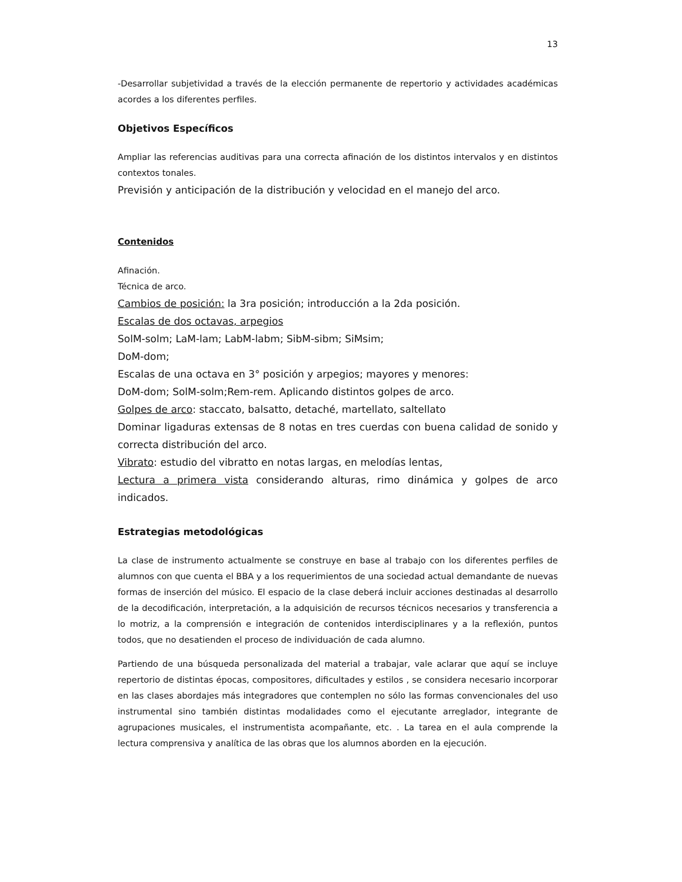13
-Desarrollar subjetividad a través de la elección permanente de repertorio y actividades académicas acordes a los diferentes perfiles.
Objetivos Específicos
Ampliar las referencias auditivas para una correcta afinación de los distintos intervalos y en distintos contextos tonales.
Previsión y anticipación de la distribución y velocidad en el manejo del arco.
Contenidos
Afinación.
Técnica de arco.
Cambios de posición: la 3ra posición; introducción a la 2da posición.
Escalas de dos octavas, arpegios
SolM-solm; LaM-lam; LabM-labm; SibM-sibm; SiMsim;
DoM-dom;
Escalas de una octava en 3° posición y arpegios; mayores y menores:
DoM-dom; SolM-solm;Rem-rem. Aplicando distintos golpes de arco.
Golpes de arco: staccato, balsatto, detaché, martellato, saltellato
Dominar ligaduras extensas de 8 notas en tres cuerdas con buena calidad de sonido y correcta distribución del arco.
Vibrato: estudio del vibratto en notas largas, en melodías lentas,
Lectura a primera vista considerando alturas, rimo dinámica y golpes de arco indicados.
Estrategias metodológicas
La clase de instrumento actualmente se construye en base al trabajo con los diferentes perfiles de alumnos con que cuenta el BBA y a los requerimientos de una sociedad actual demandante de nuevas formas de inserción del músico. El espacio de la clase deberá incluir acciones destinadas al desarrollo de la decodificación, interpretación, a la adquisición de recursos técnicos necesarios y transferencia a lo motriz, a la comprensión e integración de contenidos interdisciplinares y a la reflexión, puntos todos, que no desatienden el proceso de individuación de cada alumno.
Partiendo de una búsqueda personalizada del material a trabajar, vale aclarar que aquí se incluye repertorio de distintas épocas, compositores, dificultades y estilos , se considera necesario incorporar en las clases abordajes más integradores que contemplen no sólo las formas convencionales del uso instrumental sino también distintas modalidades como el ejecutante arreglador, integrante de agrupaciones musicales, el instrumentista acompañante, etc. . La tarea en el aula comprende la lectura comprensiva y analítica de las obras que los alumnos aborden en la ejecución.